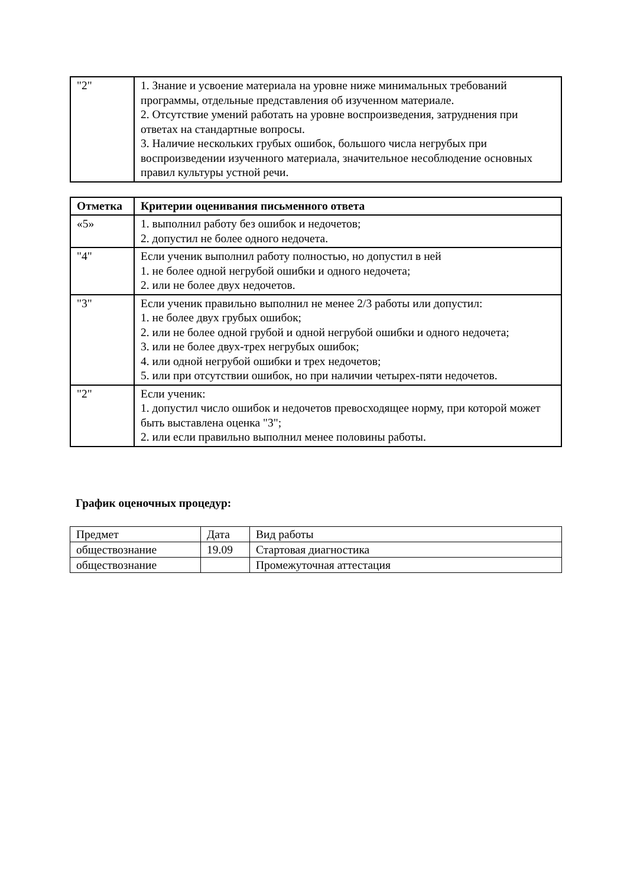| "2" | 1. Знание и усвоение материала на уровне ниже минимальных требований программы, отдельные представления об изученном материале. 2. Отсутствие умений работать на уровне воспроизведения, затруднения при ответах на стандартные вопросы. 3. Наличие нескольких грубых ошибок, большого числа негрубых при воспроизведении изученного материала, значительное несоблюдение основных правил культуры устной речи. |
| Отметка | Критерии оценивания письменного ответа |
| --- | --- |
| «5» | 1. выполнил работу без ошибок и недочетов; 2. допустил не более одного недочета. |
| "4" | Если ученик выполнил работу полностью, но допустил в ней 1. не более одной негрубой ошибки и одного недочета; 2. или не более двух недочетов. |
| "3" | Если ученик правильно выполнил не менее 2/3 работы или допустил: 1. не более двух грубых ошибок; 2. или не более одной грубой и одной негрубой ошибки и одного недочета; 3. или не более двух-трех негрубых ошибок; 4. или одной негрубой ошибки и трех недочетов; 5. или при отсутствии ошибок, но при наличии четырех-пяти недочетов. |
| "2" | Если ученик: 1. допустил число ошибок и недочетов превосходящее норму, при которой может быть выставлена оценка "3"; 2. или если правильно выполнил менее половины работы. |
График оценочных процедур:
| Предмет | Дата | Вид работы |
| обществознание | 19.09 | Стартовая диагностика |
| обществознание | | Промежуточная аттестация |